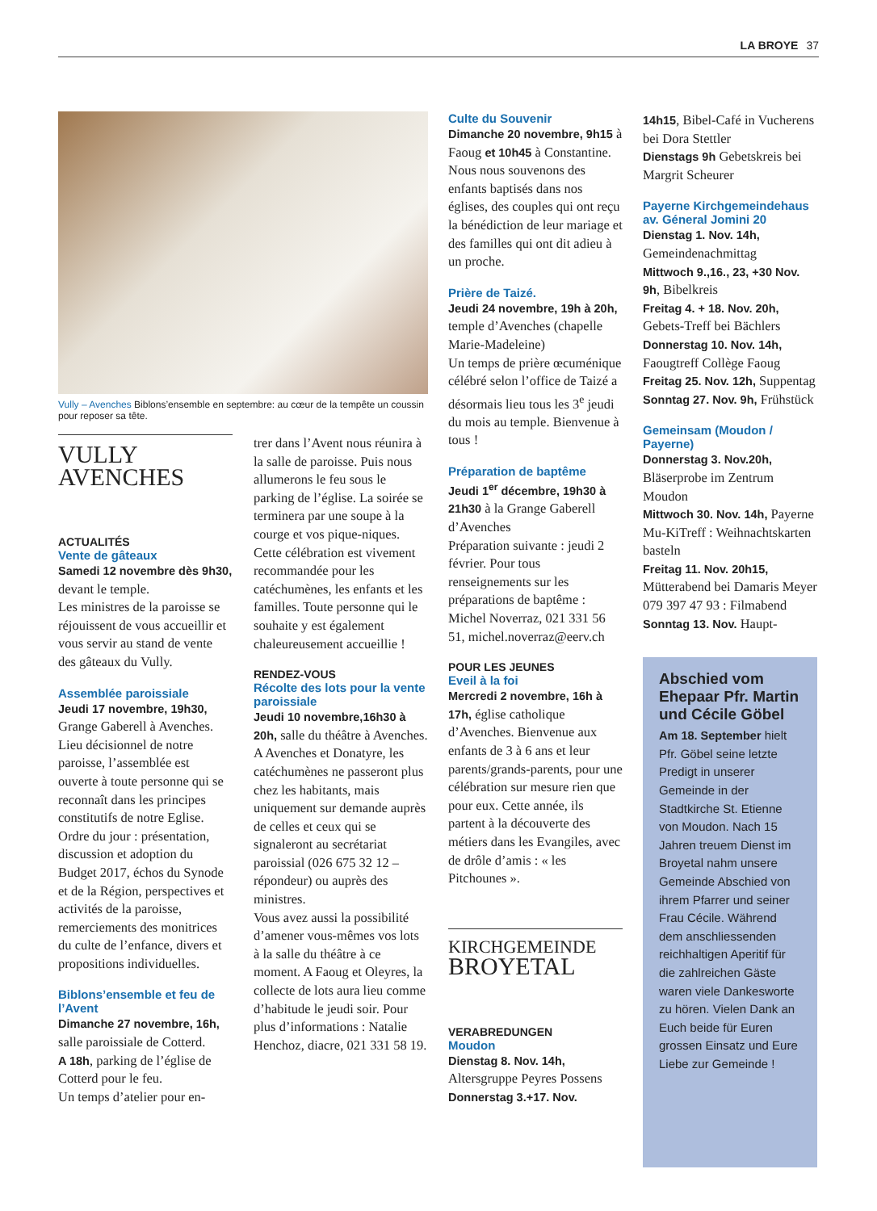LA BROYE 37
Vully – Avenches Biblons’ensemble en septembre: au cœur de la tempête un coussin pour reposer sa tête.
VULLY
AVENCHES
ACTUALITÉS
Vente de gâteaux
Samedi 12 novembre dès 9h30, devant le temple.
Les ministres de la paroisse se réjouissent de vous accueillir et vous servir au stand de vente des gâteaux du Vully.
Assemblée paroissiale
Jeudi 17 novembre, 19h30, Grange Gaberell à Avenches.
Lieu décisionnel de notre paroisse, l’assemblée est ouverte à toute personne qui se reconnaît dans les principes constitutifs de notre Eglise.
Ordre du jour : présentation, discussion et adoption du Budget 2017, échos du Synode et de la Région, perspectives et activités de la paroisse, remerciements des monitrices du culte de l’enfance, divers et propositions individuelles.
Biblons’ensemble et feu de l’Avent
Dimanche 27 novembre, 16h, salle paroissiale de Cotterd.
A 18h, parking de l’église de Cotterd pour le feu.
Un temps d’atelier pour en-
trer dans l’Avent nous réunira à la salle de paroisse. Puis nous allumerons le feu sous le parking de l’église. La soirée se terminera par une soupe à la courge et vos pique-niques. Cette célébration est vivement recommandée pour les catéchumènes, les enfants et les familles. Toute personne qui le souhaite y est également chaleureusement accueillie !
RENDEZ-VOUS
Récolte des lots pour la vente paroissiale
Jeudi 10 novembre,16h30 à 20h, salle du théâtre à Avenches.
A Avenches et Donatyre, les catéchumènes ne passeront plus chez les habitants, mais uniquement sur demande auprès de celles et ceux qui se signaleront au secrétariat paroissial (026 675 32 12 – répondeur) ou auprès des ministres.
Vous avez aussi la possibilité d’amener vous-mêmes vos lots à la salle du théâtre à ce moment. A Faoug et Oleyres, la collecte de lots aura lieu comme d’habitude le jeudi soir. Pour plus d’informations : Natalie Henchoz, diacre, 021 331 58 19.
Culte du Souvenir
Dimanche 20 novembre, 9h15 à Faoug et 10h45 à Constantine.
Nous nous souvenons des enfants baptisés dans nos églises, des couples qui ont reçu la bénédiction de leur mariage et des familles qui ont dit adieu à un proche.
Prière de Taizé.
Jeudi 24 novembre, 19h à 20h, temple d’Avenches (chapelle Marie-Madeleine)
Un temps de prière œcuménique célébré selon l’office de Taizé a désormais lieu tous les 3<sup>e</sup> jeudi du mois au temple. Bienvenue à tous !
Préparation de baptême
Jeudi 1<sup>er</sup> décembre, 19h30 à 21h30 à la Grange Gaberell d’Avenches
Préparation suivante : jeudi 2 février. Pour tous renseignements sur les préparations de baptême : Michel Noverraz, 021 331 56 51, michel.noverraz@eerv.ch
POUR LES JEUNES
Eveil à la foi
Mercredi 2 novembre, 16h à 17h, église catholique d’Avenches. Bienvenue aux enfants de 3 à 6 ans et leur parents/grands-parents, pour une célébration sur mesure rien que pour eux. Cette année, ils partent à la découverte des métiers dans les Evangiles, avec de drôle d’amis : « les Pitchounes ».
KIRCHGEMEINDE
BROYETAL
VERABREDUNGEN
Moudon
Dienstag 8. Nov. 14h, Altersgruppe Peyres Possens
Donnerstag 3.+17. Nov.
14h15, Bibel-Café in Vucherens bei Dora Stettler
Dienstags 9h Gebetskreis bei Margrit Scheurer
Payerne Kirchgemeindehaus av. Géneral Jomini 20
Dienstag 1. Nov. 14h, Gemeindenachmittag
Mittwoch 9.,16., 23, +30 Nov. 9h, Bibelkreis
Freitag 4. + 18. Nov. 20h, Gebets-Treff bei Bächlers
Donnerstag 10. Nov. 14h, Faougtreff Collège Faoug
Freitag 25. Nov. 12h, Suppentag
Sonntag 27. Nov. 9h, Frühstück
Gemeinsam (Moudon / Payerne)
Donnerstag 3. Nov.20h, Bläserprobe im Zentrum Moudon
Mittwoch 30. Nov. 14h, Payerne Mu-KiTreff : Weihnachtskarten basteln
Freitag 11. Nov. 20h15, Mütterabend bei Damaris Meyer 079 397 47 93 : Filmabend
Sonntag 13. Nov. Haupt-
Abschied vom Ehepaar Pfr. Martin und Cécile Göbel
Am 18. September hielt Pfr. Göbel seine letzte Predigt in unserer Gemeinde in der Stadtkirche St. Etienne von Moudon. Nach 15 Jahren treuem Dienst im Broyetal nahm unsere Gemeinde Abschied von ihrem Pfarrer und seiner Frau Cécile. Während dem anschliessenden reichhaltigen Aperitif für die zahlreichen Gäste waren viele Dankesworte zu hören. Vielen Dank an Euch beide für Euren grossen Einsatz und Eure Liebe zur Gemeinde !